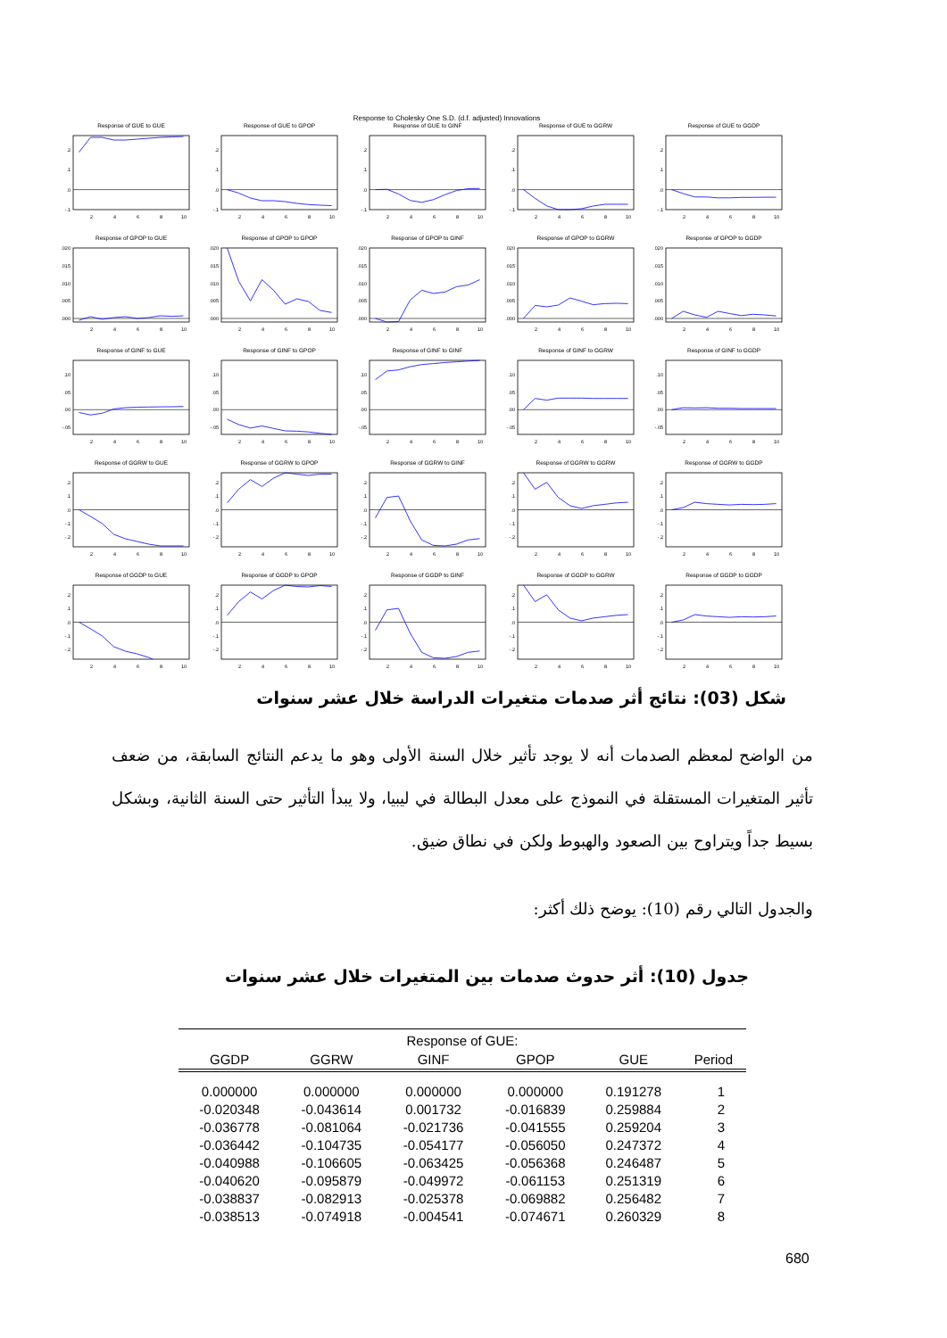Response to Cholesky One S.D. (d.f. adjusted) Innovations
Response of GUE to GUE
.2
.1
.0
-.1
2
4
6
8
10
Response of GUE to GPOP
.2
.1
.0
-.1
2
4
6
8
10
Response of GUE to GINF
.2
.1
.0
-.1
2
4
6
8
10
Response of GUE to GGRW
.2
.1
.0
-.1
2
4
6
8
10
Response of GUE to GGDP
.2
.1
.0
-.1
2
4
6
8
10
Response of GPOP to GUE
.020
.015
.010
.005
.000
2
4
6
8
10
Response of GPOP to GPOP
.020
.015
.010
.005
.000
2
4
6
8
10
Response of GPOP to GINF
.020
.015
.010
.005
.000
2
4
6
8
10
Response of GPOP to GGRW
.020
.015
.010
.005
.000
2
4
6
8
10
Response of GPOP to GGDP
.020
.015
.010
.005
.000
2
4
6
8
10
Response of GINF to GUE
.10
.05
.00
-.05
2
4
6
8
10
Response of GINF to GPOP
.10
.05
.00
-.05
2
4
6
8
10
Response of GINF to GINF
.10
.05
.00
-.05
2
4
6
8
10
Response of GINF to GGRW
.10
.05
.00
-.05
2
4
6
8
10
Response of GINF to GGDP
.10
.05
.00
-.05
2
4
6
8
10
Response of GGRW to GUE
.2
.1
.0
-.1
-.2
2
4
6
8
10
Response of GGRW to GPOP
.2
.1
.0
-.1
-.2
2
4
6
8
10
Response of GGRW to GINF
.2
.1
.0
-.1
-.2
2
4
6
8
10
Response of GGRW to GGRW
.2
.1
.0
-.1
-.2
2
4
6
8
10
Response of GGRW to GGDP
.2
.1
.0
-.1
-.2
2
4
6
8
10
Response of GGDP to GUE
.2
.1
.0
-.1
-.2
2
4
6
8
10
Response of GGDP to GPOP
.2
.1
.0
-.1
-.2
2
4
6
8
10
Response of GGDP to GINF
.2
.1
.0
-.1
-.2
2
4
6
8
10
Response of GGDP to GGRW
.2
.1
.0
-.1
-.2
2
4
6
8
10
Response of GGDP to GGDP
.2
.1
.0
-.1
-.2
2
4
6
8
10
شكل (03): نتائج أثر صدمات متغيرات الدراسة خلال عشر سنوات
من الواضح لمعظم الصدمات أنه لا يوجد تأثير خلال السنة الأولى وهو ما يدعم النتائج السابقة، من ضعف تأثير المتغيرات المستقلة في النموذج على معدل البطالة في ليبيا، ولا يبدأ التأثير حتى السنة الثانية، وبشكل بسيط جداً ويتراوح بين الصعود والهبوط ولكن في نطاق ضيق.
والجدول التالي رقم (10): يوضح ذلك أكثر:
جدول (10): أثر حدوث صدمات بين المتغيرات خلال عشر سنوات
| Response of GUE: | | | | | |
| --- | --- | --- | --- | --- | --- |
| GGDP | GGRW | GINF | GPOP | GUE | Period |
| 0.000000 | 0.000000 | 0.000000 | 0.000000 | 0.191278 | 1 |
| -0.020348 | -0.043614 | 0.001732 | -0.016839 | 0.259884 | 2 |
| -0.036778 | -0.081064 | -0.021736 | -0.041555 | 0.259204 | 3 |
| -0.036442 | -0.104735 | -0.054177 | -0.056050 | 0.247372 | 4 |
| -0.040988 | -0.106605 | -0.063425 | -0.056368 | 0.246487 | 5 |
| -0.040620 | -0.095879 | -0.049972 | -0.061153 | 0.251319 | 6 |
| -0.038837 | -0.082913 | -0.025378 | -0.069882 | 0.256482 | 7 |
| -0.038513 | -0.074918 | -0.004541 | -0.074671 | 0.260329 | 8 |
680